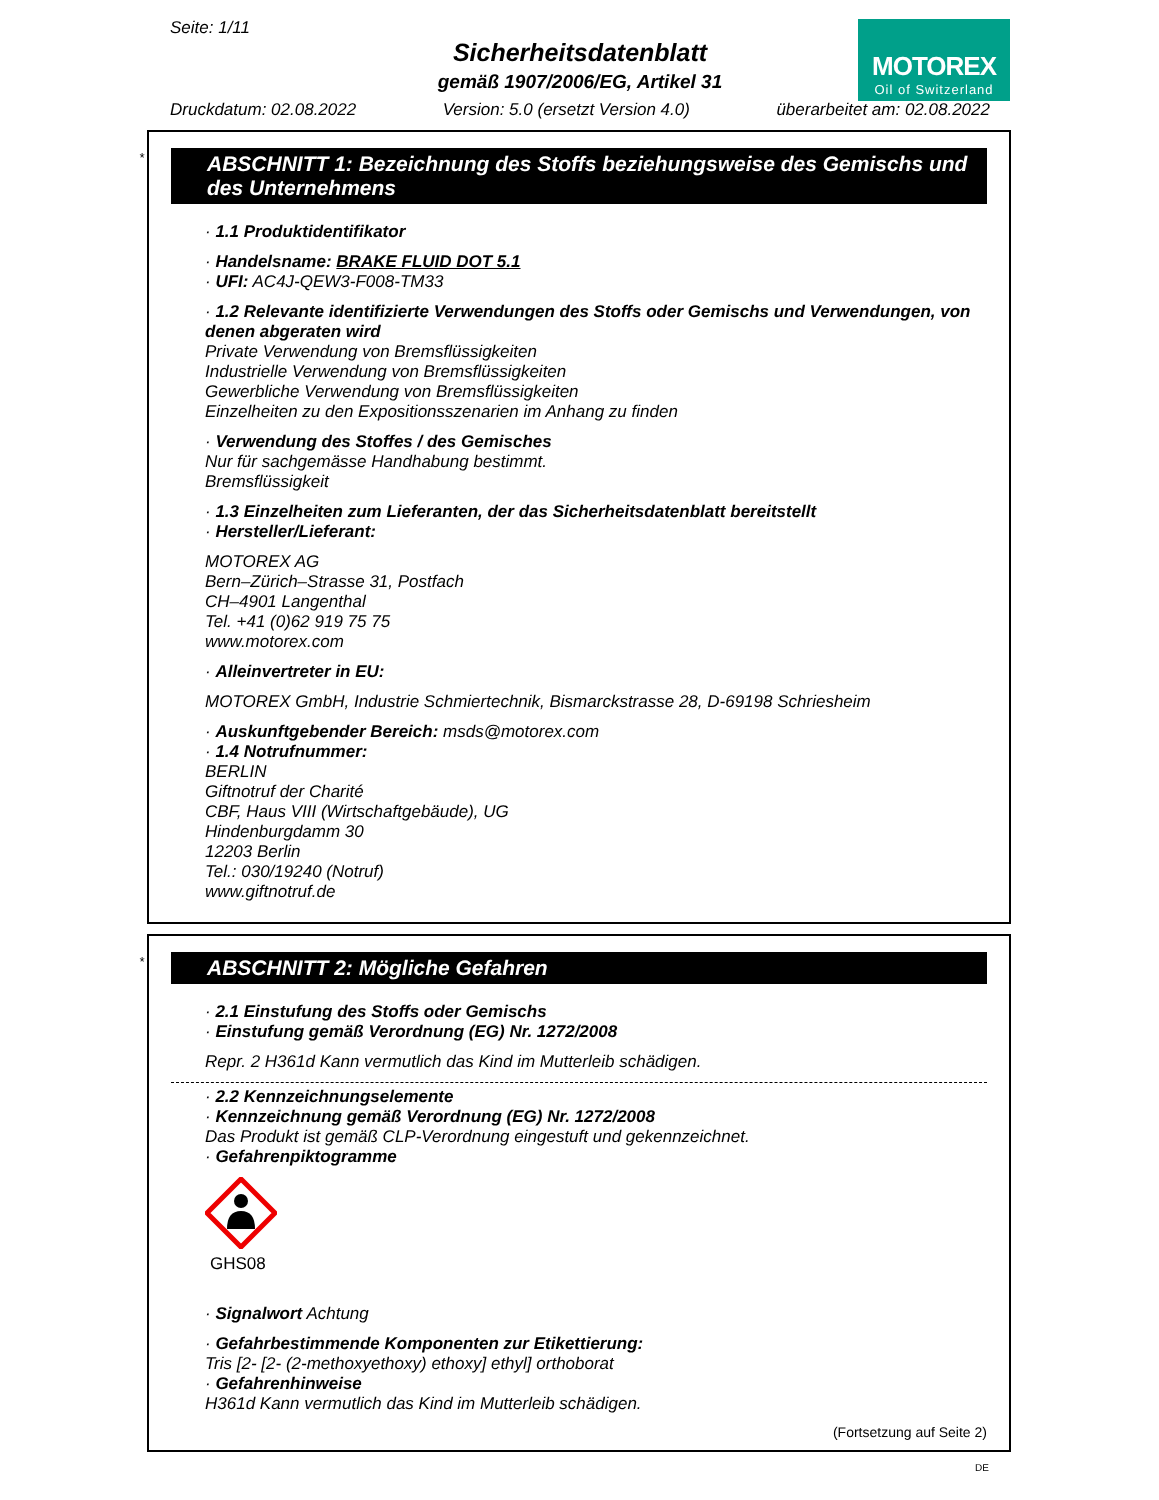Seite: 1/11
Sicherheitsdatenblatt
gemäß 1907/2006/EG, Artikel 31
MOTOREX
Oil of Switzerland
Druckdatum: 02.08.2022 Version: 5.0 (ersetzt Version 4.0) überarbeitet am: 02.08.2022
*
ABSCHNITT 1: Bezeichnung des Stoffs beziehungsweise des Gemischs und des Unternehmens
· 1.1 Produktidentifikator
· Handelsname: BRAKE FLUID DOT 5.1
· UFI: AC4J-QEW3-F008-TM33
· 1.2 Relevante identifizierte Verwendungen des Stoffs oder Gemischs und Verwendungen, von denen abgeraten wird
Private Verwendung von Bremsflüssigkeiten
Industrielle Verwendung von Bremsflüssigkeiten
Gewerbliche Verwendung von Bremsflüssigkeiten
Einzelheiten zu den Expositionsszenarien im Anhang zu finden
· Verwendung des Stoffes / des Gemisches
Nur für sachgemässe Handhabung bestimmt.
Bremsflüssigkeit
· 1.3 Einzelheiten zum Lieferanten, der das Sicherheitsdatenblatt bereitstellt
· Hersteller/Lieferant:
MOTOREX AG
Bern–Zürich–Strasse 31, Postfach
CH–4901 Langenthal
Tel. +41 (0)62 919 75 75
www.motorex.com
· Alleinvertreter in EU:
MOTOREX GmbH, Industrie Schmiertechnik, Bismarckstrasse 28, D-69198 Schriesheim
· Auskunftgebender Bereich: msds@motorex.com
· 1.4 Notrufnummer:
BERLIN
Giftnotruf der Charité
CBF, Haus VIII (Wirtschaftgebäude), UG
Hindenburgdamm 30
12203 Berlin
Tel.: 030/19240 (Notruf)
www.giftnotruf.de
*
ABSCHNITT 2: Mögliche Gefahren
· 2.1 Einstufung des Stoffs oder Gemischs
· Einstufung gemäß Verordnung (EG) Nr. 1272/2008
Repr. 2 H361d Kann vermutlich das Kind im Mutterleib schädigen.
· 2.2 Kennzeichnungselemente
· Kennzeichnung gemäß Verordnung (EG) Nr. 1272/2008
Das Produkt ist gemäß CLP-Verordnung eingestuft und gekennzeichnet.
· Gefahrenpiktogramme
GHS08
· Signalwort Achtung
· Gefahrbestimmende Komponenten zur Etikettierung:
Tris [2- [2- (2-methoxyethoxy) ethoxy] ethyl] orthoborat
· Gefahrenhinweise
H361d Kann vermutlich das Kind im Mutterleib schädigen.
(Fortsetzung auf Seite 2)
DE